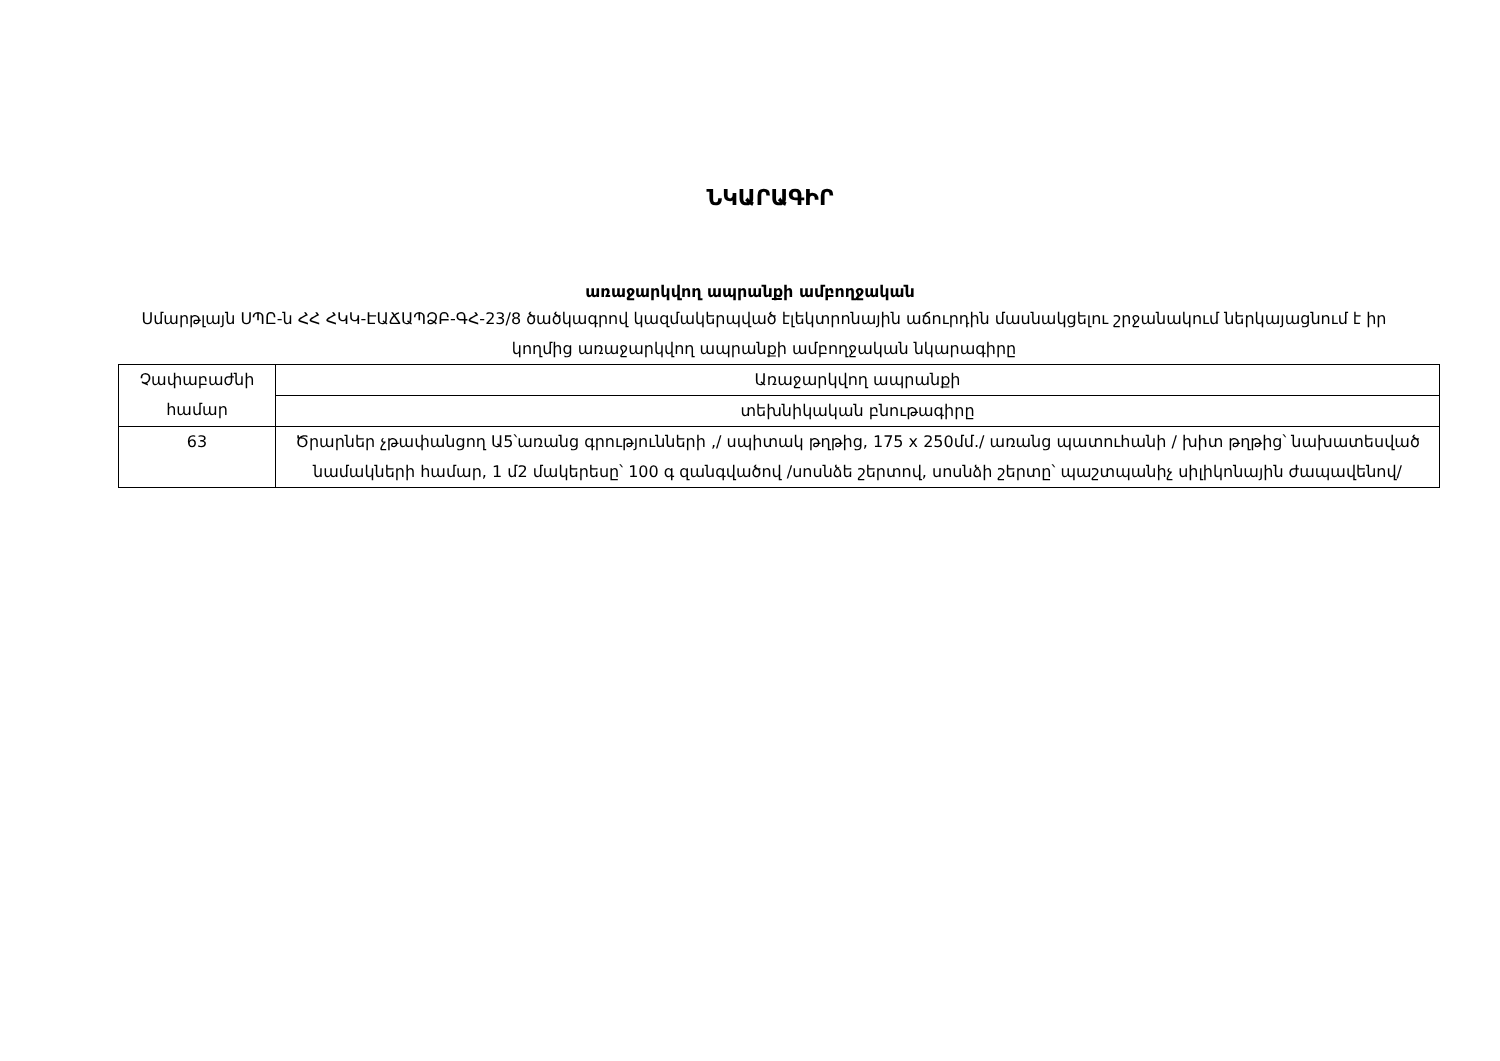ՆԿԱՐԱԳԻՐ
առաջարկվող ապրանքի ամբողջական
Սմարթլայն ՍՊԸ-ն ՀՀ ՀԿԿ-ԷԱՃԱՊՁԲ-ԳՀ-23/8 ծածկագրով կազմակերպված էլեկտրոնային աճուրդին մասնակցելու շրջանակում ներկայացնում է իր կողմից առաջարկվող ապրանքի ամբողջական նկարագիրը
| Չափաբաժնի համար | Առաջարկվող ապրանքի |
| | տեխնիկական բնութագիրը |
| 63 | Ծրարներ չթափանցող Ա5՝առանց գրությունների ,/ սպիտակ թղթից, 175 x 250մմ./ առանց պատուհանի / խիտ թղթից՝ նախատեսված նամակների համար, 1 մ2 մակերեսը՝ 100 գ զանգվածով /սոսնձե շերտով, սոսնձի շերտը՝ պաշտպանիչ սիլիկոնային ժապավենով/ |